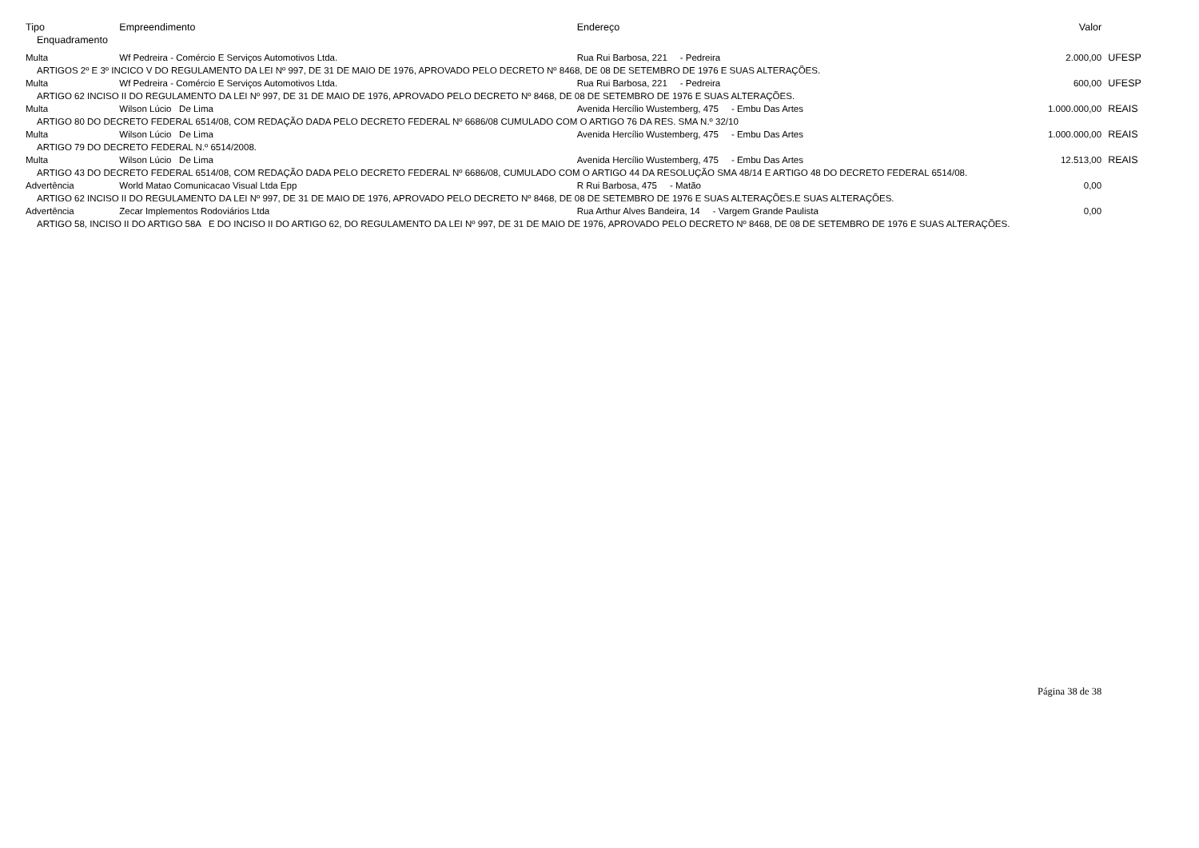| Tipo | Empreendimento | Endereço | Valor | |
| --- | --- | --- | --- | --- |
| Enquadramento | | | | |
| Multa | Wf Pedreira - Comércio E Serviços Automotivos Ltda. | Rua Rui Barbosa, 221 - Pedreira | 2.000,00 | UFESP |
| ARTIGOS 2º E 3º INCICO V DO REGULAMENTO DA LEI Nº 997, DE 31 DE MAIO DE 1976, APROVADO PELO DECRETO Nº 8468, DE 08 DE SETEMBRO DE 1976 E SUAS ALTERAÇÕES. | | | | |
| Multa | Wf Pedreira - Comércio E Serviços Automotivos Ltda. | Rua Rui Barbosa, 221 - Pedreira | 600,00 | UFESP |
| ARTIGO 62 INCISO II DO REGULAMENTO DA LEI Nº 997, DE 31 DE MAIO DE 1976, APROVADO PELO DECRETO Nº 8468, DE 08 DE SETEMBRO DE 1976 E SUAS ALTERAÇÕES. | | | | |
| Multa | Wilson Lúcio De Lima | Avenida Hercílio Wustemberg, 475 - Embu Das Artes | 1.000.000,00 | REAIS |
| ARTIGO 80 DO DECRETO FEDERAL 6514/08, COM REDAÇÃO DADA PELO DECRETO FEDERAL Nº 6686/08 CUMULADO COM O ARTIGO 76 DA RES. SMA N.º 32/10 | | | | |
| Multa | Wilson Lúcio De Lima | Avenida Hercílio Wustemberg, 475 - Embu Das Artes | 1.000.000,00 | REAIS |
| ARTIGO 79 DO DECRETO FEDERAL N.º 6514/2008. | | | | |
| Multa | Wilson Lúcio De Lima | Avenida Hercílio Wustemberg, 475 - Embu Das Artes | 12.513,00 | REAIS |
| ARTIGO 43 DO DECRETO FEDERAL 6514/08, COM REDAÇÃO DADA PELO DECRETO FEDERAL Nº 6686/08, CUMULADO COM O ARTIGO 44 DA RESOLUÇÃO SMA 48/14 E ARTIGO 48 DO DECRETO FEDERAL 6514/08. | | | | |
| Advertência | World Matao Comunicacao Visual Ltda Epp | R Rui Barbosa, 475 - Matão | 0,00 | |
| ARTIGO 62 INCISO II DO REGULAMENTO DA LEI Nº 997, DE 31 DE MAIO DE 1976, APROVADO PELO DECRETO Nº 8468, DE 08 DE SETEMBRO DE 1976 E SUAS ALTERAÇÕES.E SUAS ALTERAÇÕES. | | | | |
| Advertência | Zecar Implementos Rodoviários Ltda | Rua Arthur Alves Bandeira, 14 - Vargem Grande Paulista | 0,00 | |
| ARTIGO 58, INCISO II DO ARTIGO 58A E DO INCISO II DO ARTIGO 62, DO REGULAMENTO DA LEI Nº 997, DE 31 DE MAIO DE 1976, APROVADO PELO DECRETO Nº 8468, DE 08 DE SETEMBRO DE 1976 E SUAS ALTERAÇÕES. | | | | |
Página 38 de 38